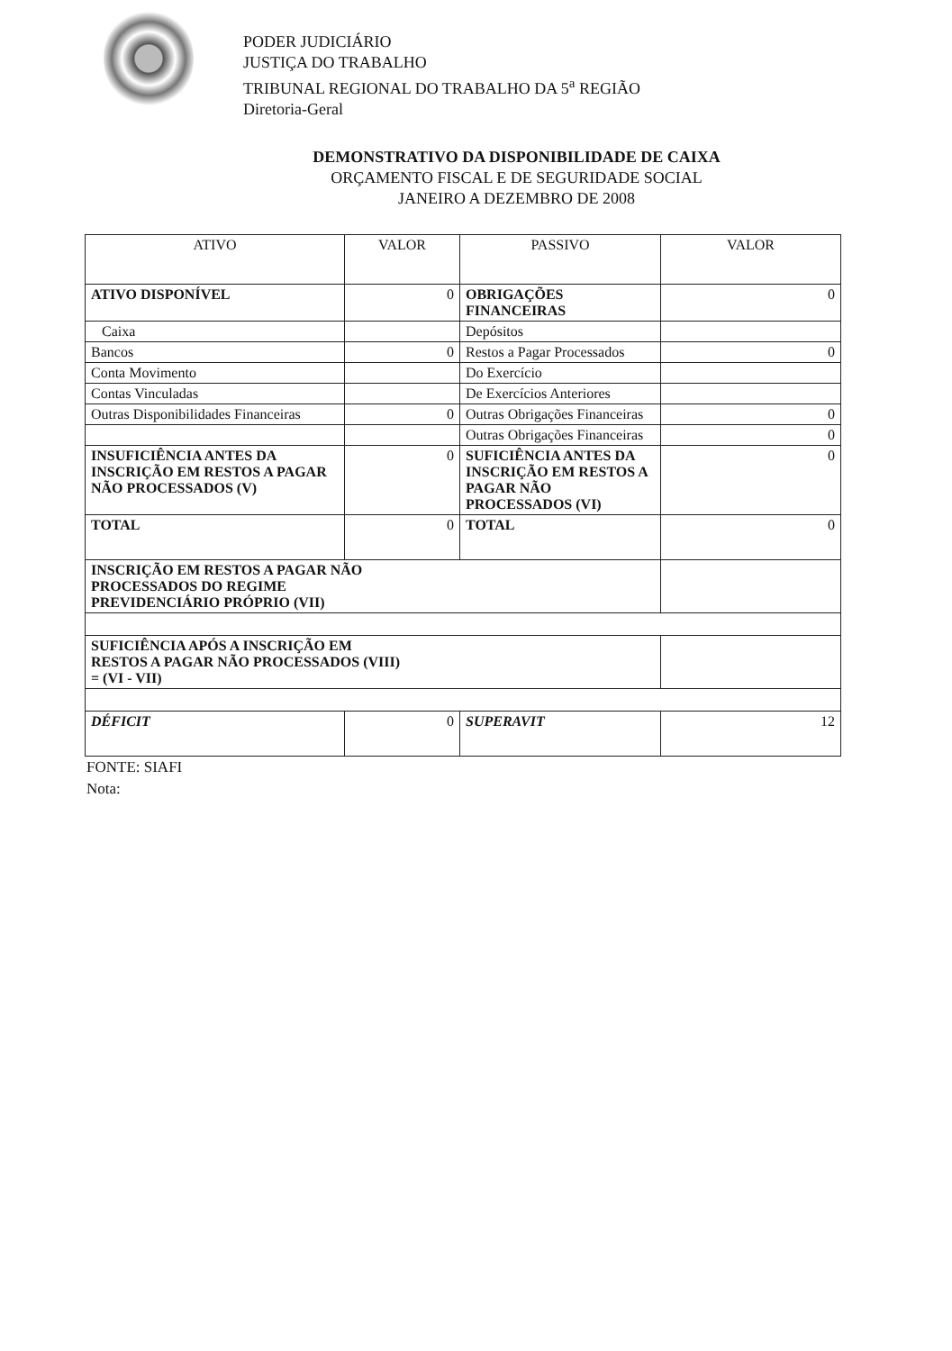PODER JUDICIÁRIO
JUSTIÇA DO TRABALHO
TRIBUNAL REGIONAL DO TRABALHO DA 5<sup>a</sup> REGIÃO
Diretoria-Geral
DEMONSTRATIVO DA DISPONIBILIDADE DE CAIXA
ORÇAMENTO FISCAL E DE SEGURIDADE SOCIAL
JANEIRO A DEZEMBRO DE 2008
| ATIVO | VALOR | PASSIVO | VALOR |
| --- | --- | --- | --- |
| ATIVO DISPONÍVEL | 0 | OBRIGAÇÕES FINANCEIRAS | 0 |
| Caixa | | Depósitos | |
| Bancos | 0 | Restos a Pagar Processados | 0 |
| Conta Movimento | | Do Exercício | |
| Contas Vinculadas | | De Exercícios Anteriores | |
| Outras Disponibilidades Financeiras | 0 | Outras Obrigações Financeiras | 0 |
| | | Outras Obrigações Financeiras | 0 |
| INSUFICIÊNCIA ANTES DA INSCRIÇÃO EM RESTOS A PAGAR NÃO PROCESSADOS (V) | 0 | SUFICIÊNCIA ANTES DA INSCRIÇÃO EM RESTOS A PAGAR NÃO PROCESSADOS (VI) | 0 |
| TOTAL | 0 | TOTAL | 0 |
| INSCRIÇÃO EM RESTOS A PAGAR NÃO PROCESSADOS DO REGIME PREVIDENCIÁRIO PRÓPRIO (VII) | | | |
| SUFICIÊNCIA APÓS A INSCRIÇÃO EM RESTOS A PAGAR NÃO PROCESSADOS (VIII) = (VI - VII) | | | |
| DÉFICIT | 0 | SUPERAVIT | 12 |
FONTE: SIAFI
Nota: